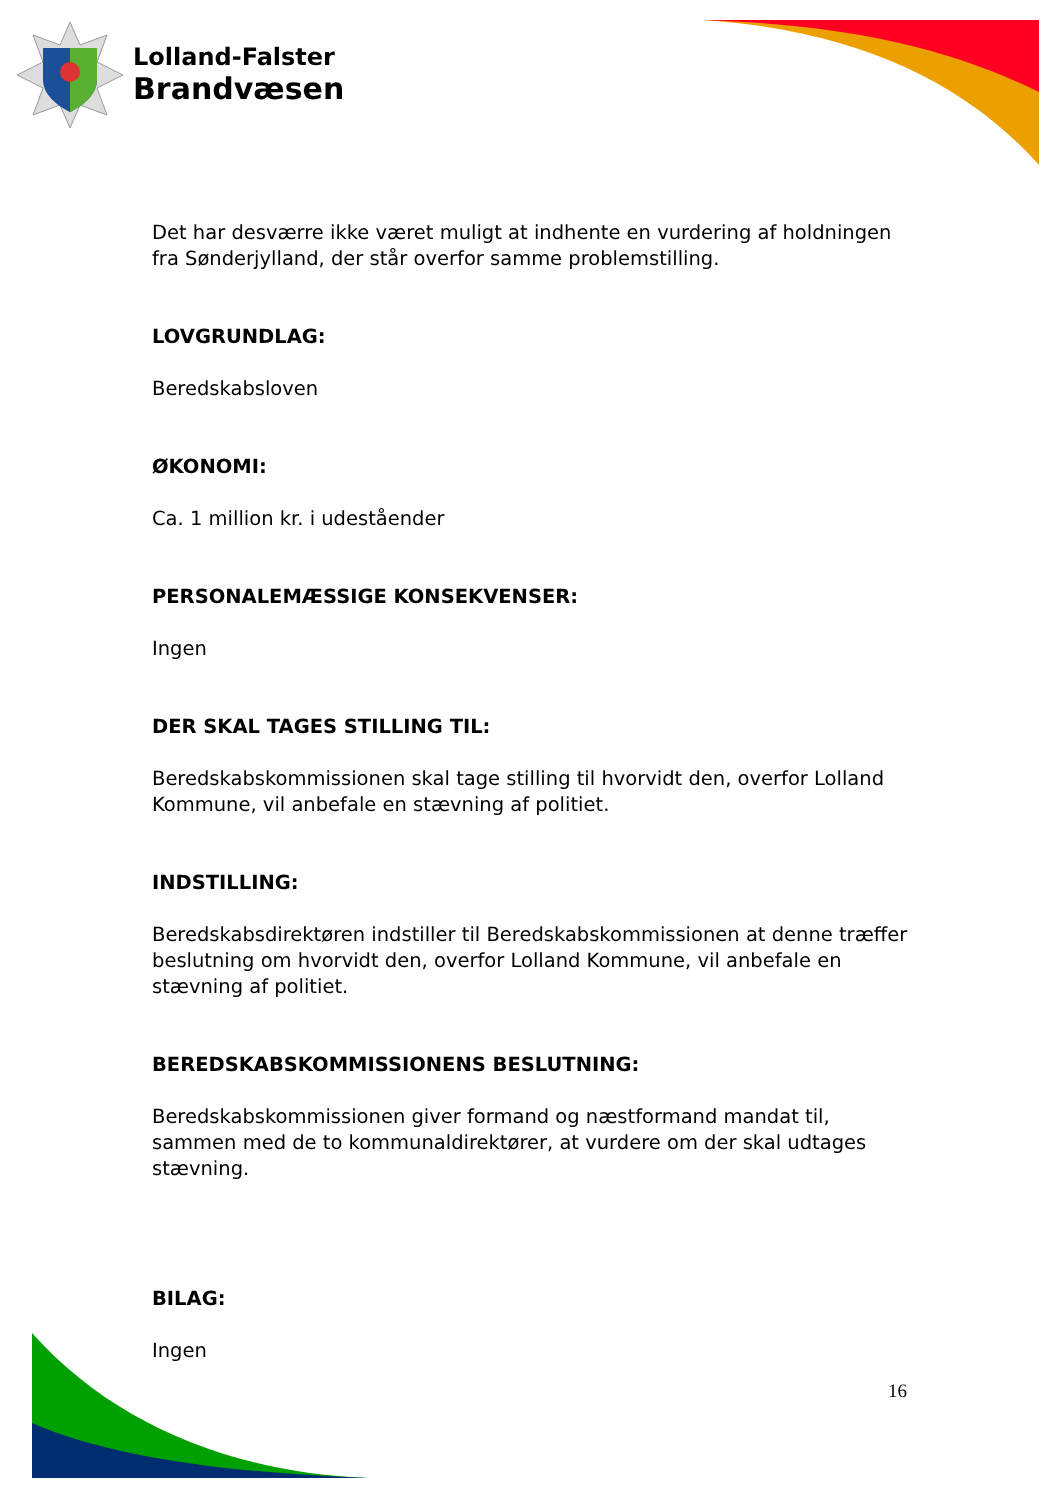Lolland-Falster
Brandvæsen
Det har desværre ikke været muligt at indhente en vurdering af holdningen fra Sønderjylland, der står overfor samme problemstilling.
LOVGRUNDLAG:
Beredskabsloven
ØKONOMI:
Ca. 1 million kr. i udeståender
PERSONALEMÆSSIGE KONSEKVENSER:
Ingen
DER SKAL TAGES STILLING TIL:
Beredskabskommissionen skal tage stilling til hvorvidt den, overfor Lolland Kommune, vil anbefale en stævning af politiet.
INDSTILLING:
Beredskabsdirektøren indstiller til Beredskabskommissionen at denne træffer beslutning om hvorvidt den, overfor Lolland Kommune, vil anbefale en stævning af politiet.
BEREDSKABSKOMMISSIONENS BESLUTNING:
Beredskabskommissionen giver formand og næstformand mandat til, sammen med de to kommunaldirektører, at vurdere om der skal udtages stævning.
BILAG:
Ingen
16